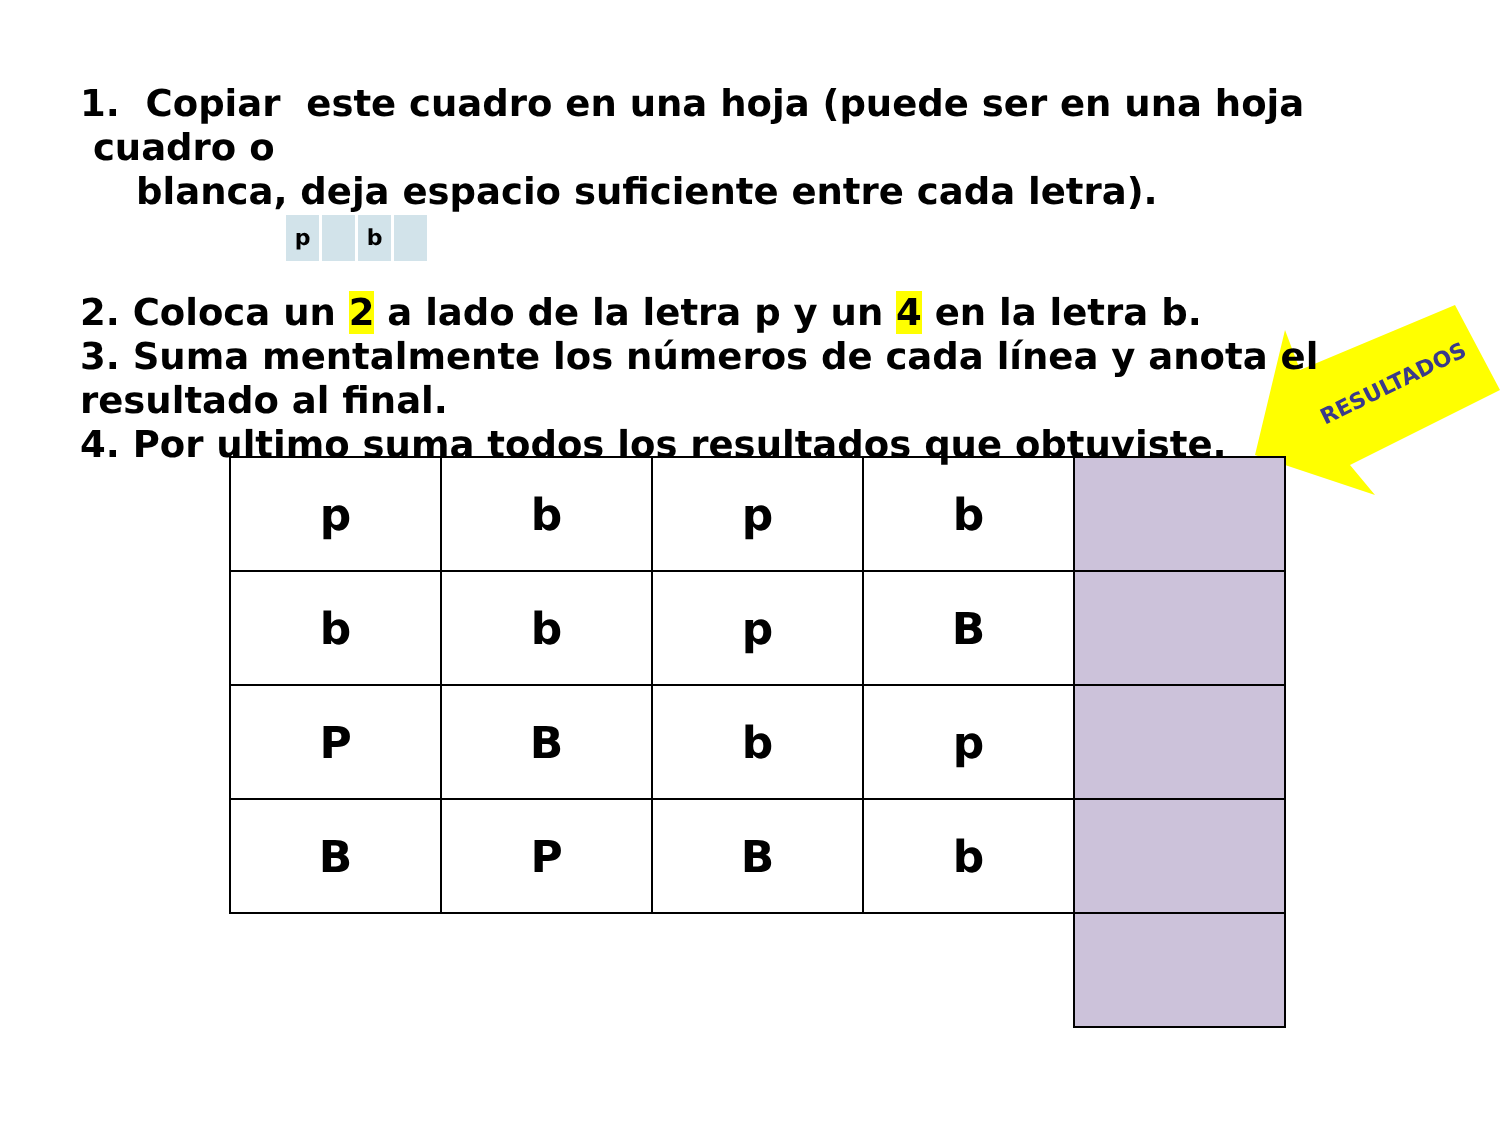RESULTADOS
1. Copiar este cuadro en una hoja (puede ser en una hoja cuadro o
blanca, deja espacio suficiente entre cada letra). p b
2. Coloca un 2 a lado de la letra p y un 4 en la letra b.
3. Suma mentalmente los números de cada línea y anota el resultado al final.
4. Por ultimo suma todos los resultados que obtuviste.
| p | b | p | b | |
| b | b | p | B | |
| P | B | b | p | |
| B | P | B | b | |